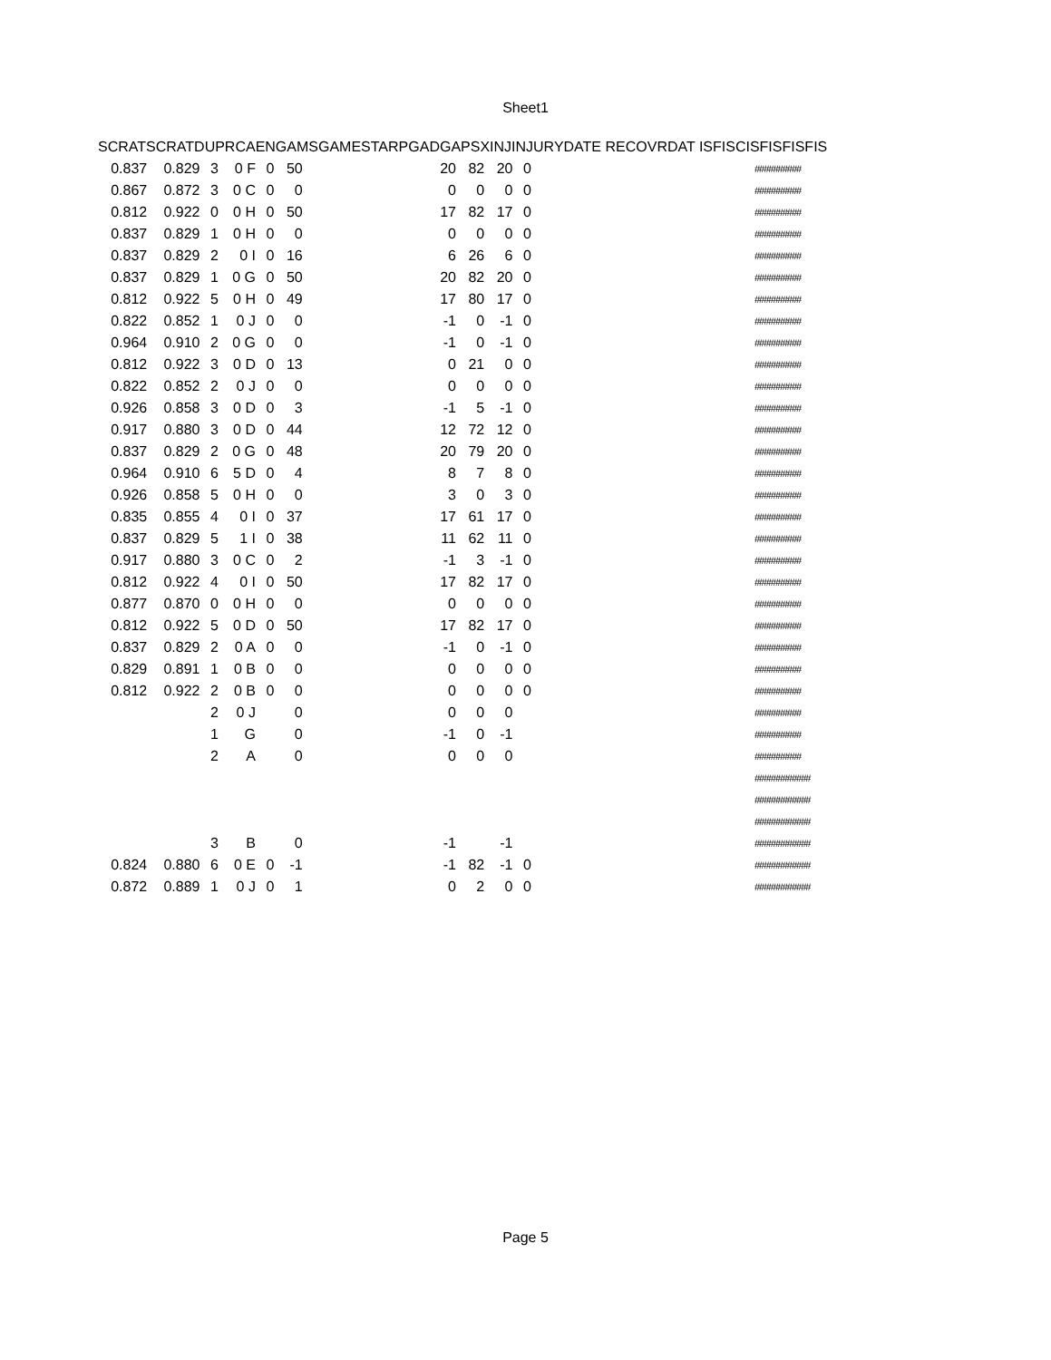Sheet1
| SCRATSCRATDUPRCAENGAMSGAMESTARPGADGAPSXINJINJURYDATE RECOVRDAT ISFISCISFISFISFIS | | | | | | | | | | | | |
| --- | --- | --- | --- | --- | --- | --- | --- | --- | --- | --- | --- | --- |
| 0.837 | 0.829 | 3 | 0 F | 0 | 50 | | 20 | 82 | 20 | 0 | | ########## |
| 0.867 | 0.872 | 3 | 0 C | 0 | 0 | | 0 | 0 | 0 | 0 | | ########## |
| 0.812 | 0.922 | 0 | 0 H | 0 | 50 | | 17 | 82 | 17 | 0 | | ########## |
| 0.837 | 0.829 | 1 | 0 H | 0 | 0 | | 0 | 0 | 0 | 0 | | ########## |
| 0.837 | 0.829 | 2 | 0 I | 0 | 16 | | 6 | 26 | 6 | 0 | | ########## |
| 0.837 | 0.829 | 1 | 0 G | 0 | 50 | | 20 | 82 | 20 | 0 | | ########## |
| 0.812 | 0.922 | 5 | 0 H | 0 | 49 | | 17 | 80 | 17 | 0 | | ########## |
| 0.822 | 0.852 | 1 | 0 J | 0 | 0 | | -1 | 0 | -1 | 0 | | ########## |
| 0.964 | 0.910 | 2 | 0 G | 0 | 0 | | -1 | 0 | -1 | 0 | | ########## |
| 0.812 | 0.922 | 3 | 0 D | 0 | 13 | | 0 | 21 | 0 | 0 | | ########## |
| 0.822 | 0.852 | 2 | 0 J | 0 | 0 | | 0 | 0 | 0 | 0 | | ########## |
| 0.926 | 0.858 | 3 | 0 D | 0 | 3 | | -1 | 5 | -1 | 0 | | ########## |
| 0.917 | 0.880 | 3 | 0 D | 0 | 44 | | 12 | 72 | 12 | 0 | | ########## |
| 0.837 | 0.829 | 2 | 0 G | 0 | 48 | | 20 | 79 | 20 | 0 | | ########## |
| 0.964 | 0.910 | 6 | 5 D | 0 | 4 | | 8 | 7 | 8 | 0 | | ########## |
| 0.926 | 0.858 | 5 | 0 H | 0 | 0 | | 3 | 0 | 3 | 0 | | ########## |
| 0.835 | 0.855 | 4 | 0 I | 0 | 37 | | 17 | 61 | 17 | 0 | | ########## |
| 0.837 | 0.829 | 5 | 1 I | 0 | 38 | | 11 | 62 | 11 | 0 | | ########## |
| 0.917 | 0.880 | 3 | 0 C | 0 | 2 | | -1 | 3 | -1 | 0 | | ########## |
| 0.812 | 0.922 | 4 | 0 I | 0 | 50 | | 17 | 82 | 17 | 0 | | ########## |
| 0.877 | 0.870 | 0 | 0 H | 0 | 0 | | 0 | 0 | 0 | 0 | | ########## |
| 0.812 | 0.922 | 5 | 0 D | 0 | 50 | | 17 | 82 | 17 | 0 | | ########## |
| 0.837 | 0.829 | 2 | 0 A | 0 | 0 | | -1 | 0 | -1 | 0 | | ########## |
| 0.829 | 0.891 | 1 | 0 B | 0 | 0 | | 0 | 0 | 0 | 0 | | ########## |
| 0.812 | 0.922 | 2 | 0 B | 0 | 0 | | 0 | 0 | 0 | 0 | | ########## |
| | | 2 | 0 J | | 0 | | 0 | 0 | 0 | | | ########## |
| | | 1 | G | | 0 | | -1 | 0 | -1 | | | ########## |
| | | 2 | A | | 0 | | 0 | 0 | 0 | | | ########## |
| | | | | | | | | | | | | ############ |
| | | | | | | | | | | | | ############ |
| | | | | | | | | | | | | ############ |
| | | 3 | B | | 0 | | -1 | | -1 | | | ############ |
| 0.824 | 0.880 | 6 | 0 E | 0 | -1 | | -1 | 82 | -1 | 0 | | ############ |
| 0.872 | 0.889 | 1 | 0 J | 0 | 1 | | 0 | 2 | 0 | 0 | | ############ |
Page 5